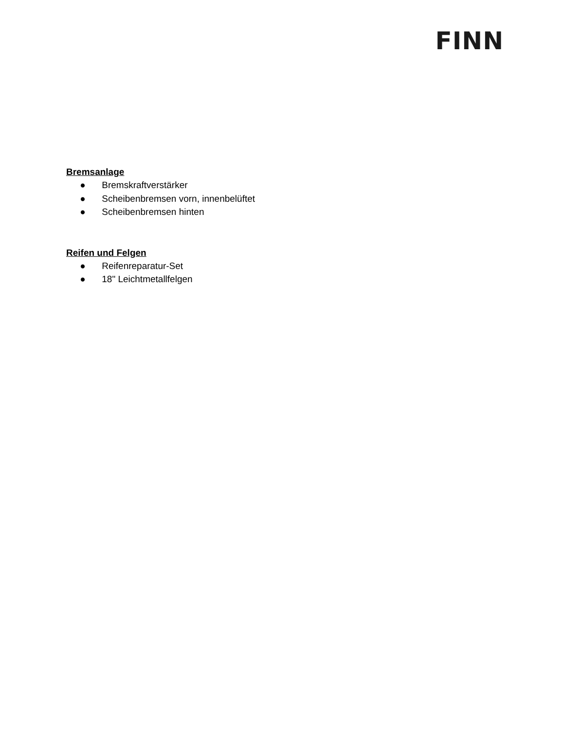FINN
Bremsanlage
● Bremskraftverstärker
● Scheibenbremsen vorn, innenbelüftet
● Scheibenbremsen hinten
Reifen und Felgen
● Reifenreparatur-Set
● 18" Leichtmetallfelgen